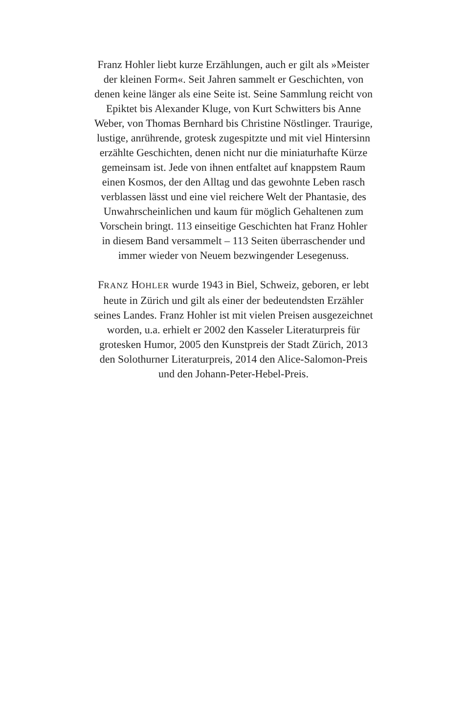Franz Hohler liebt kurze Erzählungen, auch er gilt als »Meister
der kleinen Form«. Seit Jahren sammelt er Geschichten, von
denen keine länger als eine Seite ist. Seine Sammlung reicht von
Epiktet bis Alexander Kluge, von Kurt Schwitters bis Anne
Weber, von Thomas Bernhard bis Christine Nöstlinger. Traurige,
lustige, anrührende, grotesk zugespitzte und mit viel Hintersinn
erzählte Geschichten, denen nicht nur die miniaturhafte Kürze
gemeinsam ist. Jede von ihnen entfaltet auf knappstem Raum
einen Kosmos, der den Alltag und das gewohnte Leben rasch
verblassen lässt und eine viel reichere Welt der Phantasie, des
Unwahrscheinlichen und kaum für möglich Gehaltenen zum
Vorschein bringt. 113 einseitige Geschichten hat Franz Hohler
in diesem Band versammelt – 113 Seiten überraschender und
immer wieder von Neuem bezwingender Lesegenuss.
FRANZ HOHLER wurde 1943 in Biel, Schweiz, geboren, er lebt
heute in Zürich und gilt als einer der bedeutendsten Erzähler
seines Landes. Franz Hohler ist mit vielen Preisen ausgezeichnet
worden, u.a. erhielt er 2002 den Kasseler Literaturpreis für
grotesken Humor, 2005 den Kunstpreis der Stadt Zürich, 2013
den Solothurner Literaturpreis, 2014 den Alice-Salomon-Preis
und den Johann-Peter-Hebel-Preis.